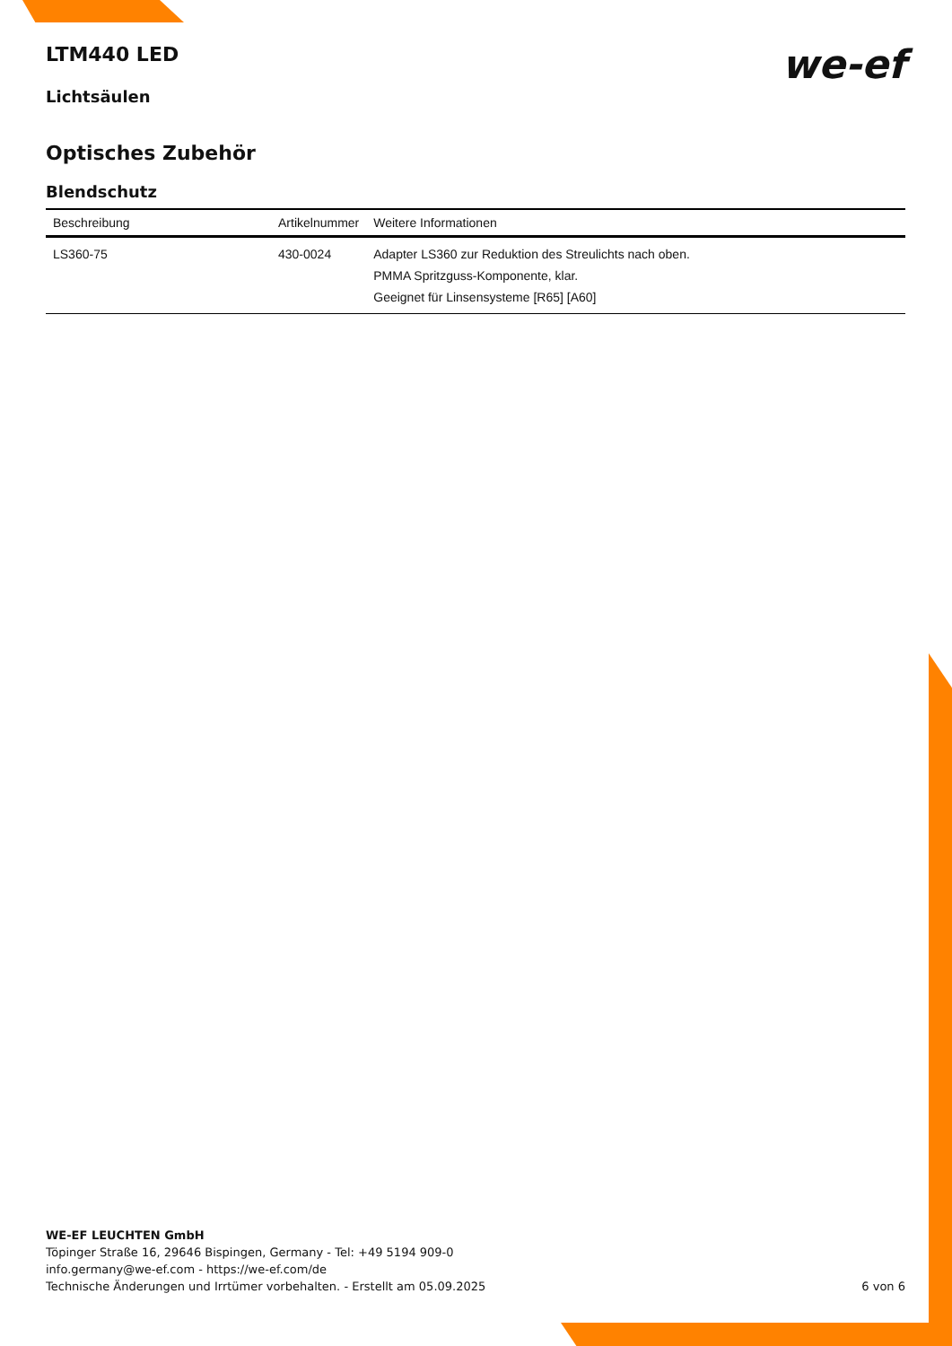LTM440 LED
Lichtsäulen
we-ef
Optisches Zubehör
Blendschutz
| Beschreibung | Artikelnummer | Weitere Informationen |
| --- | --- | --- |
| LS360-75 | 430-0024 | Adapter LS360 zur Reduktion des Streulichts nach oben. PMMA Spritzguss-Komponente, klar. Geeignet für Linsensysteme [R65] [A60] |
WE-EF LEUCHTEN GmbH
Töpinger Straße 16, 29646 Bispingen, Germany - Tel: +49 5194 909-0
info.germany@we-ef.com - https://we-ef.com/de
Technische Änderungen und Irrtümer vorbehalten. - Erstellt am 05.09.2025
6 von 6